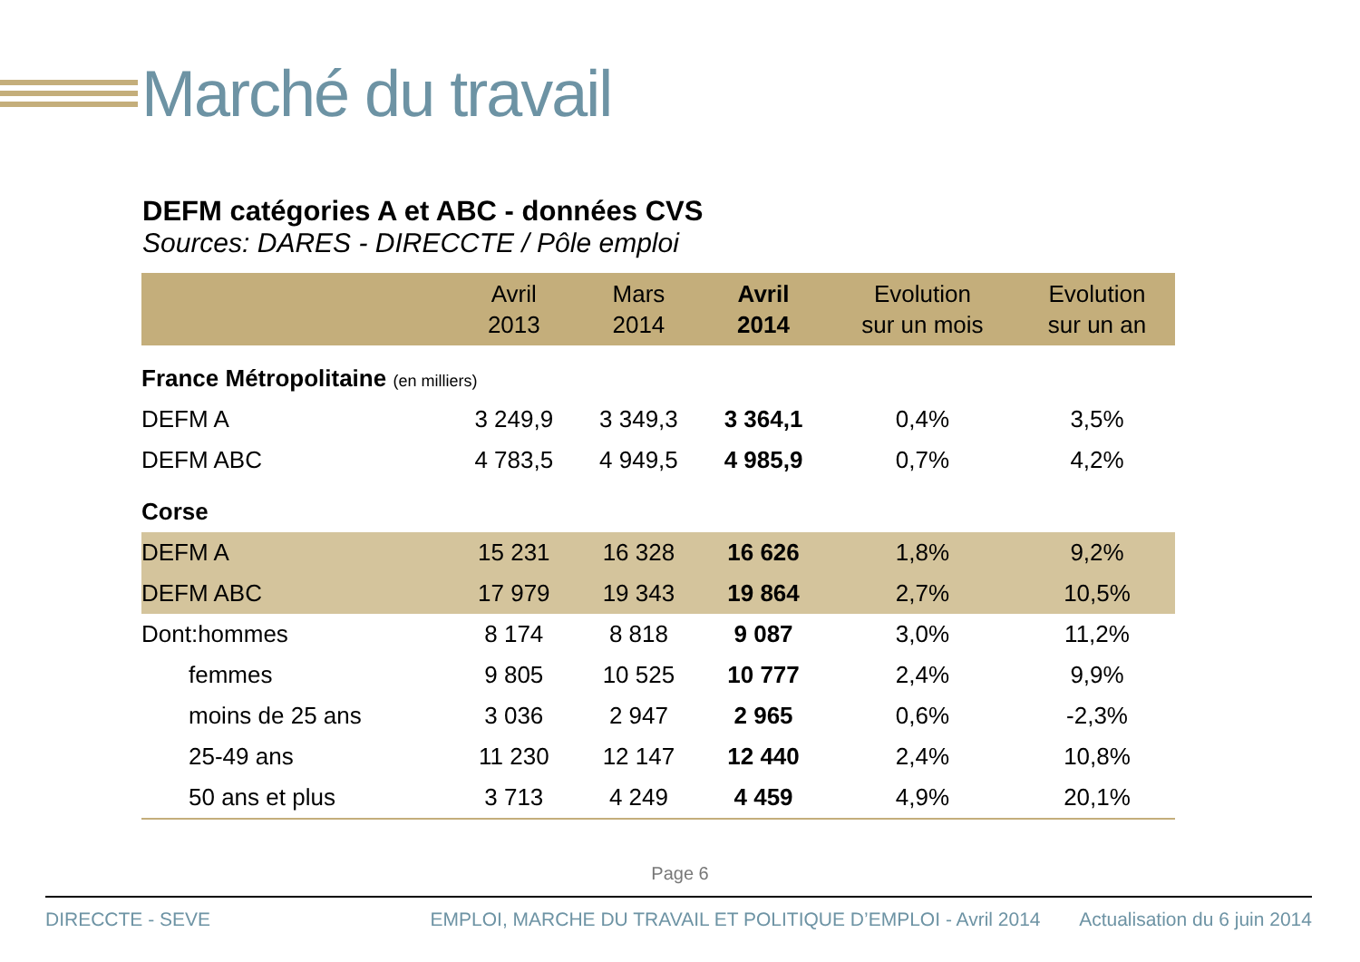Marché du travail
DEFM catégories A et ABC - données CVS
Sources: DARES - DIRECCTE / Pôle emploi
| | Avril 2013 | Mars 2014 | Avril 2014 | Evolution sur un mois | Evolution sur un an |
| --- | --- | --- | --- | --- | --- |
| France Métropolitaine (en milliers) | | | | | |
| DEFM A | 3 249,9 | 3 349,3 | 3 364,1 | 0,4% | 3,5% |
| DEFM ABC | 4 783,5 | 4 949,5 | 4 985,9 | 0,7% | 4,2% |
| Corse | | | | | |
| DEFM A | 15 231 | 16 328 | 16 626 | 1,8% | 9,2% |
| DEFM ABC | 17 979 | 19 343 | 19 864 | 2,7% | 10,5% |
| Dont:hommes | 8 174 | 8 818 | 9 087 | 3,0% | 11,2% |
| femmes | 9 805 | 10 525 | 10 777 | 2,4% | 9,9% |
| moins de 25 ans | 3 036 | 2 947 | 2 965 | 0,6% | -2,3% |
| 25-49 ans | 11 230 | 12 147 | 12 440 | 2,4% | 10,8% |
| 50 ans et plus | 3 713 | 4 249 | 4 459 | 4,9% | 20,1% |
Page 6
DIRECCTE - SEVE EMPLOI, MARCHE DU TRAVAIL ET POLITIQUE D’EMPLOI - Avril 2014 Actualisation du 6 juin 2014